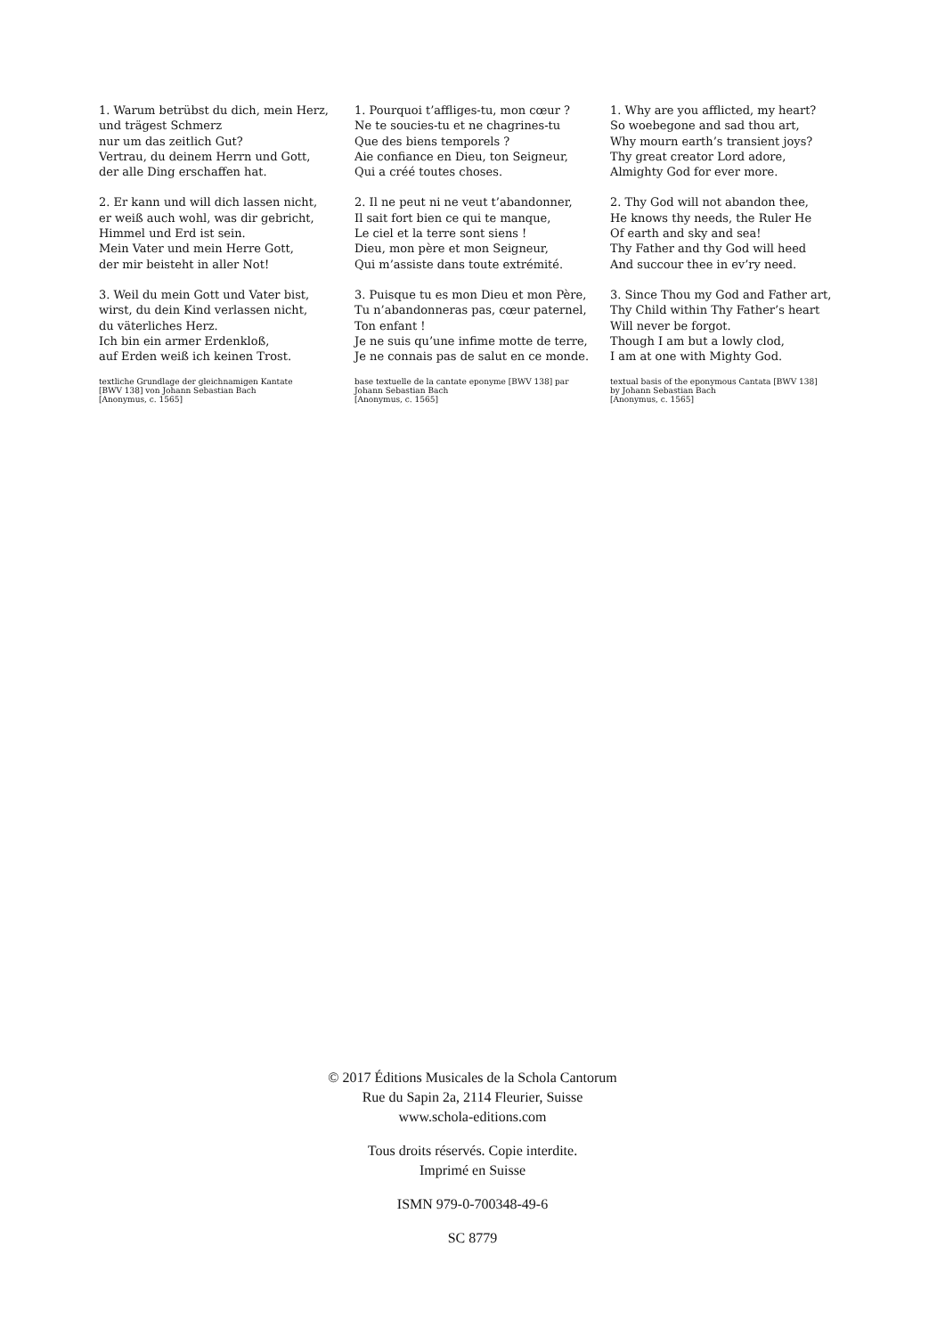1. Warum betrübst du dich, mein Herz,
und trägest Schmerz
nur um das zeitlich Gut?
Vertrau, du deinem Herrn und Gott,
der alle Ding erschaffen hat.
2. Er kann und will dich lassen nicht,
er weiß auch wohl, was dir gebricht,
Himmel und Erd ist sein.
Mein Vater und mein Herre Gott,
der mir beisteht in aller Not!
3. Weil du mein Gott und Vater bist,
wirst, du dein Kind verlassen nicht,
du väterliches Herz.
Ich bin ein armer Erdenkloß,
auf Erden weiß ich keinen Trost.
textliche Grundlage der gleichnamigen Kantate
[BWV 138] von Johann Sebastian Bach
[Anonymus, c. 1565]
1. Pourquoi t’affliges-tu, mon cœur ?
Ne te soucies-tu et ne chagrines-tu
Que des biens temporels ?
Aie confiance en Dieu, ton Seigneur,
Qui a créé toutes choses.
2. Il ne peut ni ne veut t’abandonner,
Il sait fort bien ce qui te manque,
Le ciel et la terre sont siens !
Dieu, mon père et mon Seigneur,
Qui m’assiste dans toute extrémité.
3. Puisque tu es mon Dieu et mon Père,
Tu n’abandonneras pas, cœur paternel,
Ton enfant !
Je ne suis qu’une infime motte de terre,
Je ne connais pas de salut en ce monde.
base textuelle de la cantate eponyme [BWV 138] par
Johann Sebastian Bach
[Anonymus, c. 1565]
1. Why are you afflicted, my heart?
So woebegone and sad thou art,
Why mourn earth’s transient joys?
Thy great creator Lord adore,
Almighty God for ever more.
2. Thy God will not abandon thee,
He knows thy needs, the Ruler He
Of earth and sky and sea!
Thy Father and thy God will heed
And succour thee in ev’ry need.
3. Since Thou my God and Father art,
Thy Child within Thy Father’s heart
Will never be forgot.
Though I am but a lowly clod,
I am at one with Mighty God.
textual basis of the eponymous Cantata [BWV 138]
by Johann Sebastian Bach
[Anonymus, c. 1565]
© 2017 Éditions Musicales de la Schola Cantorum
Rue du Sapin 2a, 2114 Fleurier, Suisse
www.schola-editions.com
Tous droits réservés. Copie interdite.
Imprimé en Suisse
ISMN 979-0-700348-49-6
SC 8779